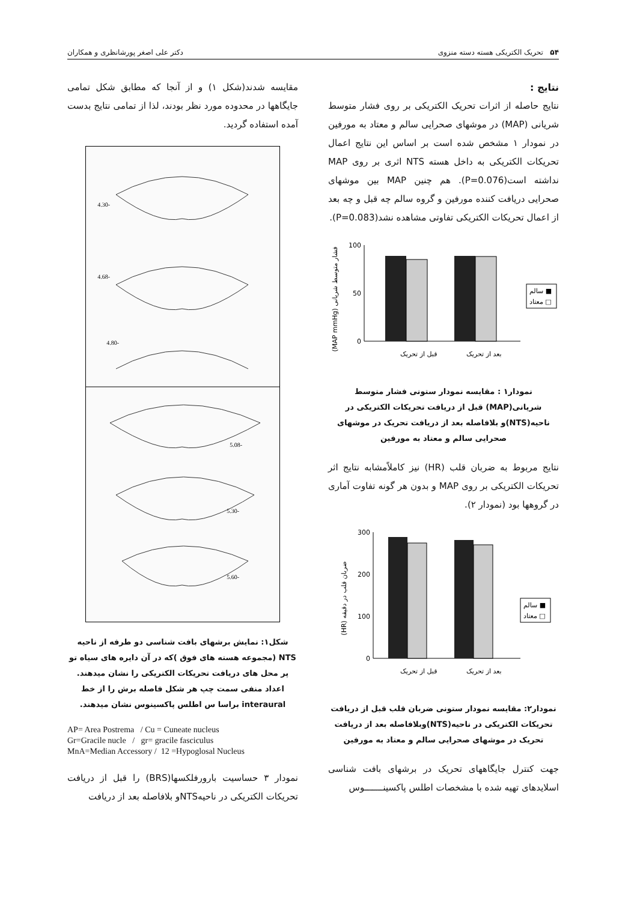۵۴ تحریک الکتریکی هسته دسته منزوی دکتر علی اصغر پورشانظری و همکاران
نتایج :
نتایج حاصله از اثرات تحریک الکتریکی بر روی فشار متوسط شریانی (MAP) در موشهای صحرایی سالم و معتاد به مورفین در نمودار ۱ مشخص شده است بر اساس این نتایج اعمال تحریکات الکتریکی به داخل هسته NTS اثری بر روی MAP نداشته است(P=0.076). هم چنین MAP بین موشهای صحرایی دریافت کننده مورفین و گروه سالم چه قبل و چه بعد از اعمال تحریکات الکتریکی تفاوتی مشاهده نشد(P=0.083).
(MAP mmHg) فشار متوسط شریانی
0
50
100
قبل از تحریک
بعد از تحریک
سالم ■
معتاد □
نمودار۱ : مقایسه نمودار ستونی فشار متوسط شریانی(MAP) قبل از دریافت تحریکات الکتریکی در ناحیه(NTS)و بلافاصله بعد از دریافت تحریک در موشهای صحرایی سالم و معتاد به مورفین
نتایج مربوط به ضربان قلب (HR) نیز کاملاًمشابه نتایج اثر تحریکات الکتریکی بر روی MAP و بدون هر گونه تفاوت آماری در گروهها بود (نمودار ۲).
(HR) ضربان قلب در دقیقه
0
100
200
300
قبل از تحریک
بعد از تحریک
سالم ■
معتاد □
نمودار۲: مقایسه نمودار ستونی ضربان قلب قبل از دریافت تحریکات الکتریکی در ناحیه(NTS)وبلافاصله بعد از دریافت تحریک در موشهای صحرایی سالم و معتاد به مورفین
جهت کنترل جایگاههای تحریک در برشهای بافت شناسی اسلایدهای تهیه شده با مشخصات اطلس پاکسینـــــــوس
مقایسه شدند(شکل ۱) و از آنجا که مطابق شکل تمامی جایگاهها در محدوده مورد نظر بودند، لذا از تمامی نتایج بدست آمده استفاده گردید.
-4.30
-4.68
-4.80
-5.08
-5.30
-5.60
شکل۱: نمایش برشهای بافت شناسی دو طرفه از ناحیه NTS (مجموعه هسته های فوق )که در آن دایره های سیاه تو پر محل های دریافت تحریکات الکتریکی را نشان میدهند. اعداد منفی سمت چپ هر شکل فاصله برش را از خط interaural براسا س اطلس پاکسینوس نشان میدهند.
AP= Area Postrema / Cu = Cuneate nucleus
Gr=Gracile nucle / gr= gracile fasciculus
MnA=Median Accessory / 12 =Hypoglosal Nucleus
نمودار ۳ حساسیت بارورفلکسها(BRS) را قبل از دریافت تحریکات الکتریکی در ناحیهNTSو بلافاصله بعد از دریافت